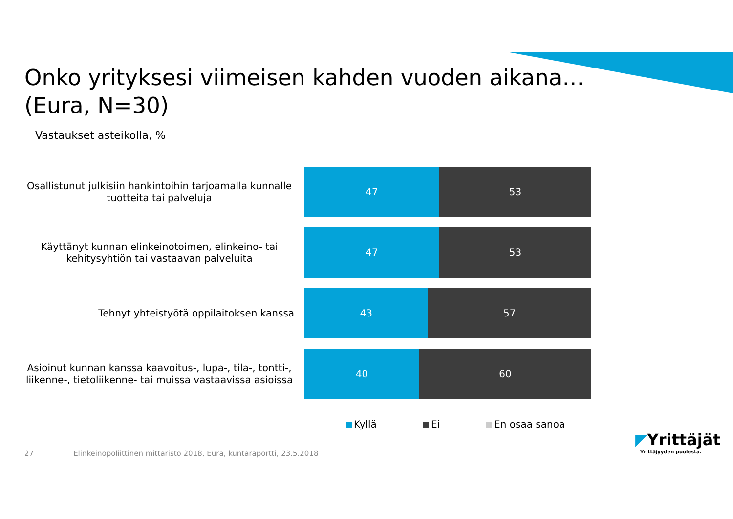Onko yrityksesi viimeisen kahden vuoden aikana…
(Eura, N=30)
Vastaukset asteikolla, %
Osallistunut julkisiin hankintoihin tarjoamalla kunnalle tuotteita tai palveluja
47 53
Käyttänyt kunnan elinkeinotoimen, elinkeino- tai kehitysyhtiön tai vastaavan palveluita
47 53
Tehnyt yhteistyötä oppilaitoksen kanssa
43 57
Asioinut kunnan kanssa kaavoitus-, lupa-, tila-, tontti-, liikenne-, tietoliikenne- tai muissa vastaavissa asioissa
40 60
Kyllä Ei En osaa sanoa
27 Elinkeinopoliittinen mittaristo 2018, Eura, kuntaraportti, 23.5.2018
◤Yrittäjät
Yrittäjyyden puolesta.